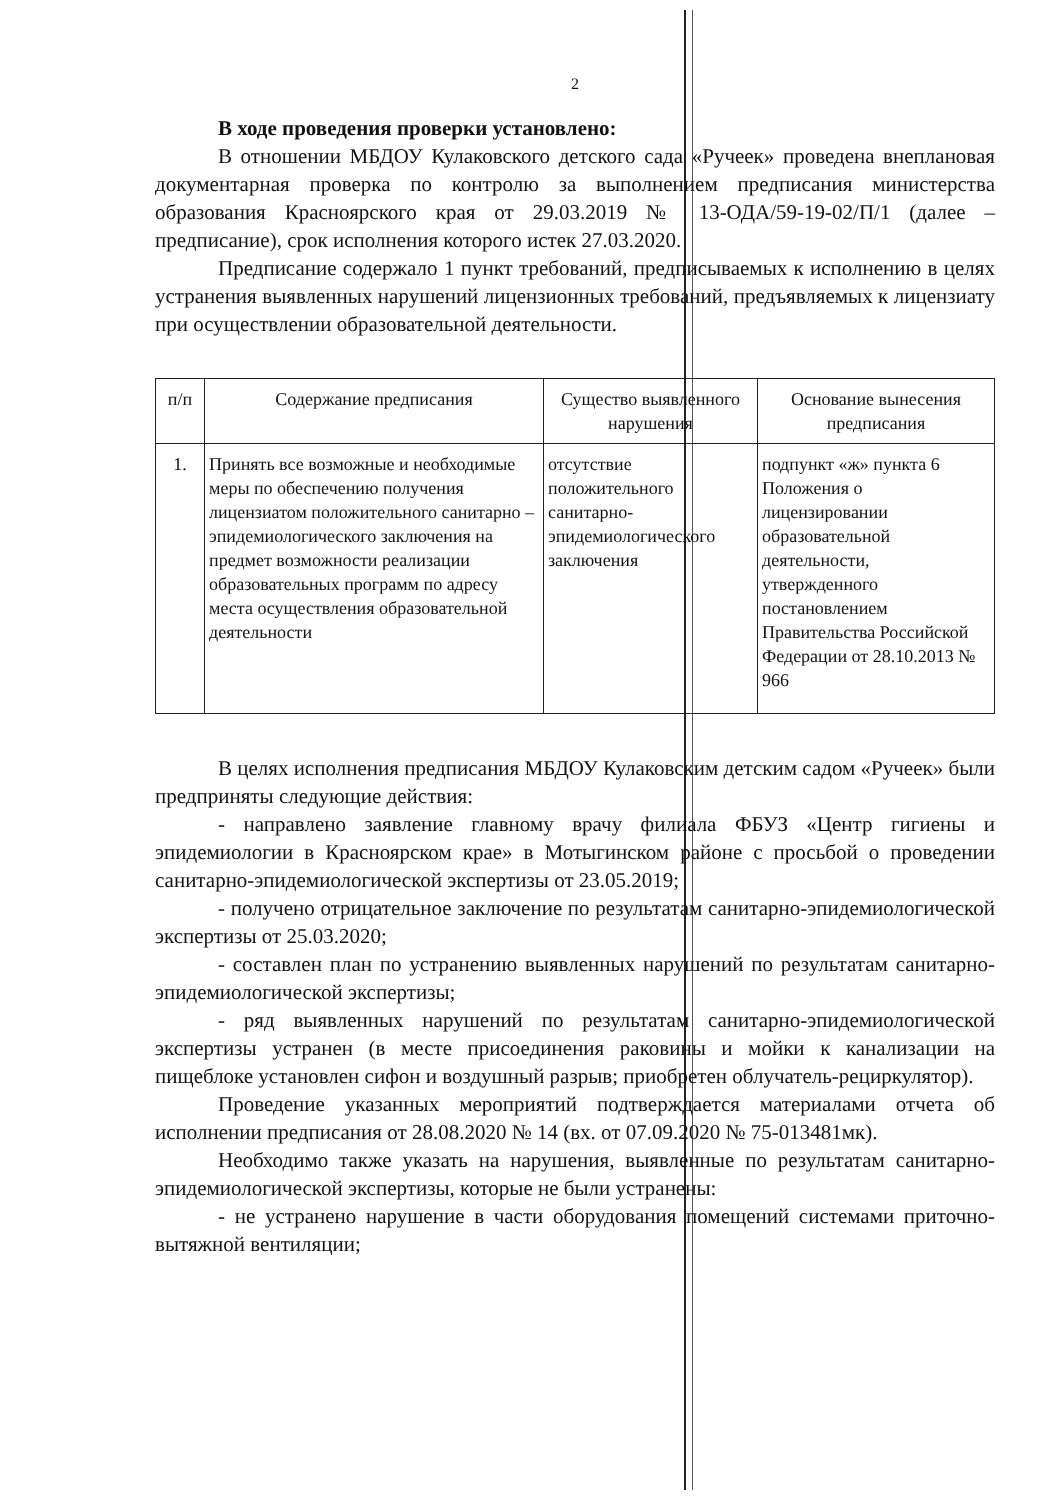2
В ходе проведения проверки установлено:
В отношении МБДОУ Кулаковского детского сада «Ручеек» проведена внеплановая документарная проверка по контролю за выполнением предписания министерства образования Красноярского края от 29.03.2019 № 13-ОДА/59-19-02/П/1 (далее – предписание), срок исполнения которого истек 27.03.2020.
Предписание содержало 1 пункт требований, предписываемых к исполнению в целях устранения выявленных нарушений лицензионных требований, предъявляемых к лицензиату при осуществлении образовательной деятельности.
| п/п | Содержание предписания | Существо выявленного нарушения | Основание вынесения предписания |
| --- | --- | --- | --- |
| 1. | Принять все возможные и необходимые меры по обеспечению получения лицензиатом положительного санитарно – эпидемиологического заключения на предмет возможности реализации образовательных программ по адресу места осуществления образовательной деятельности | отсутствие положительного санитарно-эпидемиологического заключения | подпункт «ж» пункта 6 Положения о лицензировании образовательной деятельности, утвержденного постановлением Правительства Российской Федерации от 28.10.2013 № 966 |
В целях исполнения предписания МБДОУ Кулаковским детским садом «Ручеек» были предприняты следующие действия:
- направлено заявление главному врачу филиала ФБУЗ «Центр гигиены и эпидемиологии в Красноярском крае» в Мотыгинском районе с просьбой о проведении санитарно-эпидемиологической экспертизы от 23.05.2019;
- получено отрицательное заключение по результатам санитарно-эпидемиологической экспертизы от 25.03.2020;
- составлен план по устранению выявленных нарушений по результатам санитарно-эпидемиологической экспертизы;
- ряд выявленных нарушений по результатам санитарно-эпидемиологической экспертизы устранен (в месте присоединения раковины и мойки к канализации на пищеблоке установлен сифон и воздушный разрыв; приобретен облучатель-рециркулятор).
Проведение указанных мероприятий подтверждается материалами отчета об исполнении предписания от 28.08.2020 № 14 (вх. от 07.09.2020 № 75-013481мк).
Необходимо также указать на нарушения, выявленные по результатам санитарно-эпидемиологической экспертизы, которые не были устранены:
- не устранено нарушение в части оборудования помещений системами приточно-вытяжной вентиляции;